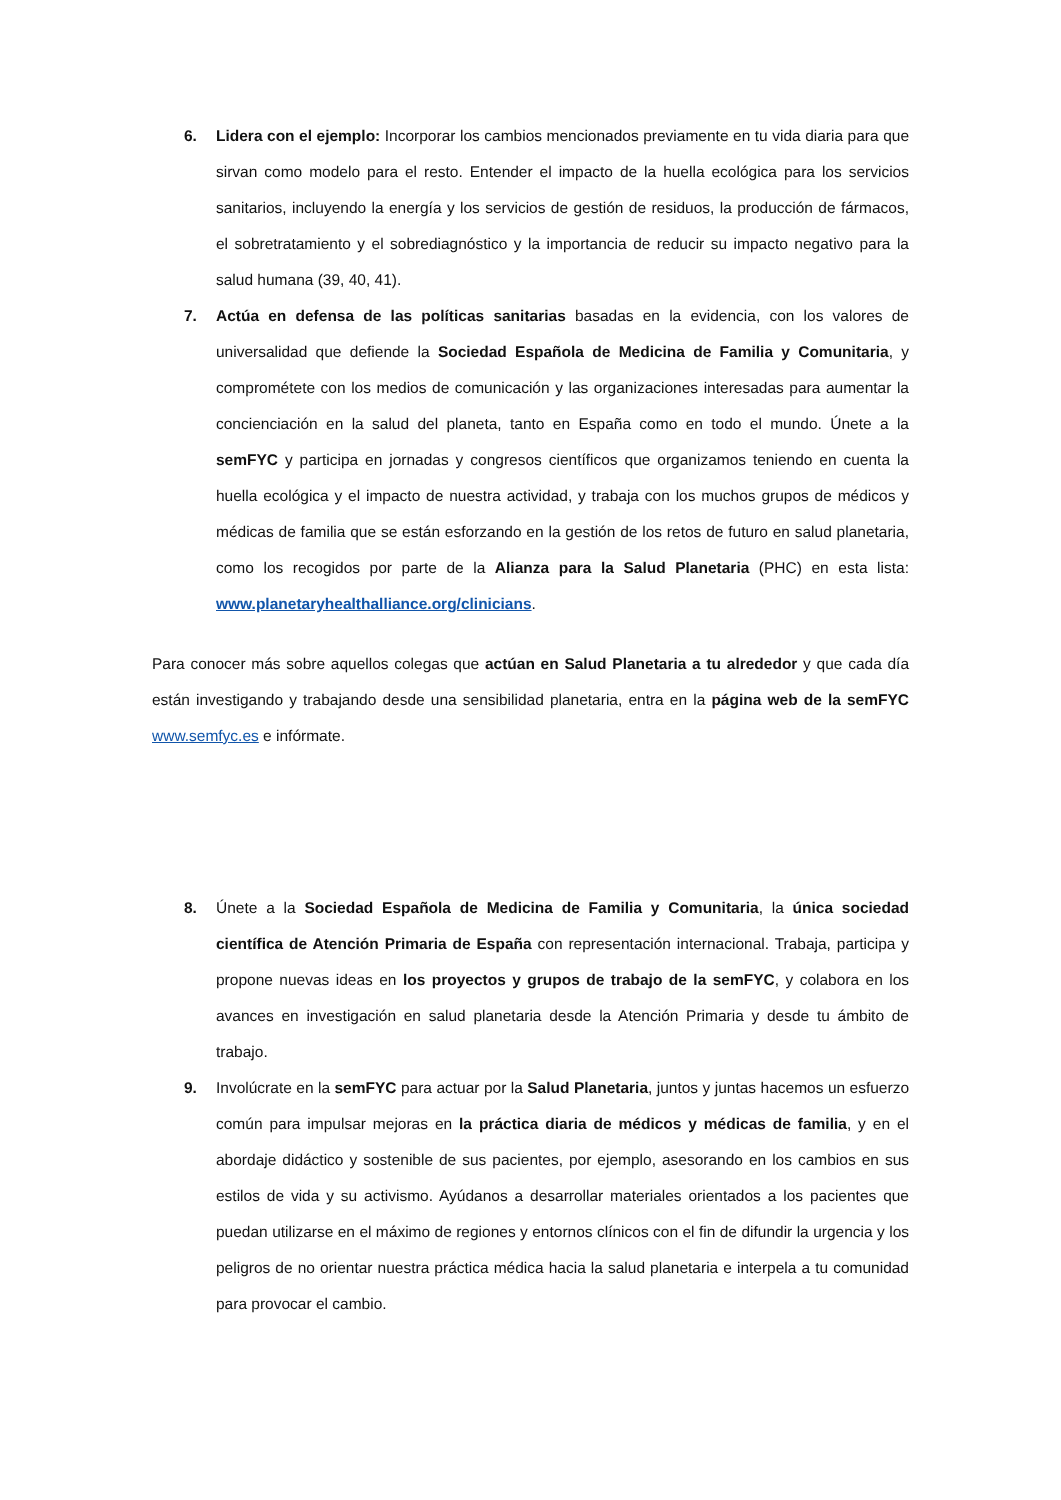6. Lidera con el ejemplo: Incorporar los cambios mencionados previamente en tu vida diaria para que sirvan como modelo para el resto. Entender el impacto de la huella ecológica para los servicios sanitarios, incluyendo la energía y los servicios de gestión de residuos, la producción de fármacos, el sobretratamiento y el sobrediagnóstico y la importancia de reducir su impacto negativo para la salud humana (39, 40, 41).
7. Actúa en defensa de las políticas sanitarias basadas en la evidencia, con los valores de universalidad que defiende la Sociedad Española de Medicina de Familia y Comunitaria, y comprométete con los medios de comunicación y las organizaciones interesadas para aumentar la concienciación en la salud del planeta, tanto en España como en todo el mundo. Únete a la semFYC y participa en jornadas y congresos científicos que organizamos teniendo en cuenta la huella ecológica y el impacto de nuestra actividad, y trabaja con los muchos grupos de médicos y médicas de familia que se están esforzando en la gestión de los retos de futuro en salud planetaria, como los recogidos por parte de la Alianza para la Salud Planetaria (PHC) en esta lista: www.planetaryhealthalliance.org/clinicians.
Para conocer más sobre aquellos colegas que actúan en Salud Planetaria a tu alrededor y que cada día están investigando y trabajando desde una sensibilidad planetaria, entra en la página web de la semFYC www.semfyc.es e infórmate.
8. Únete a la Sociedad Española de Medicina de Familia y Comunitaria, la única sociedad científica de Atención Primaria de España con representación internacional. Trabaja, participa y propone nuevas ideas en los proyectos y grupos de trabajo de la semFYC, y colabora en los avances en investigación en salud planetaria desde la Atención Primaria y desde tu ámbito de trabajo.
9. Involúcrate en la semFYC para actuar por la Salud Planetaria, juntos y juntas hacemos un esfuerzo común para impulsar mejoras en la práctica diaria de médicos y médicas de familia, y en el abordaje didáctico y sostenible de sus pacientes, por ejemplo, asesorando en los cambios en sus estilos de vida y su activismo. Ayúdanos a desarrollar materiales orientados a los pacientes que puedan utilizarse en el máximo de regiones y entornos clínicos con el fin de difundir la urgencia y los peligros de no orientar nuestra práctica médica hacia la salud planetaria e interpela a tu comunidad para provocar el cambio.